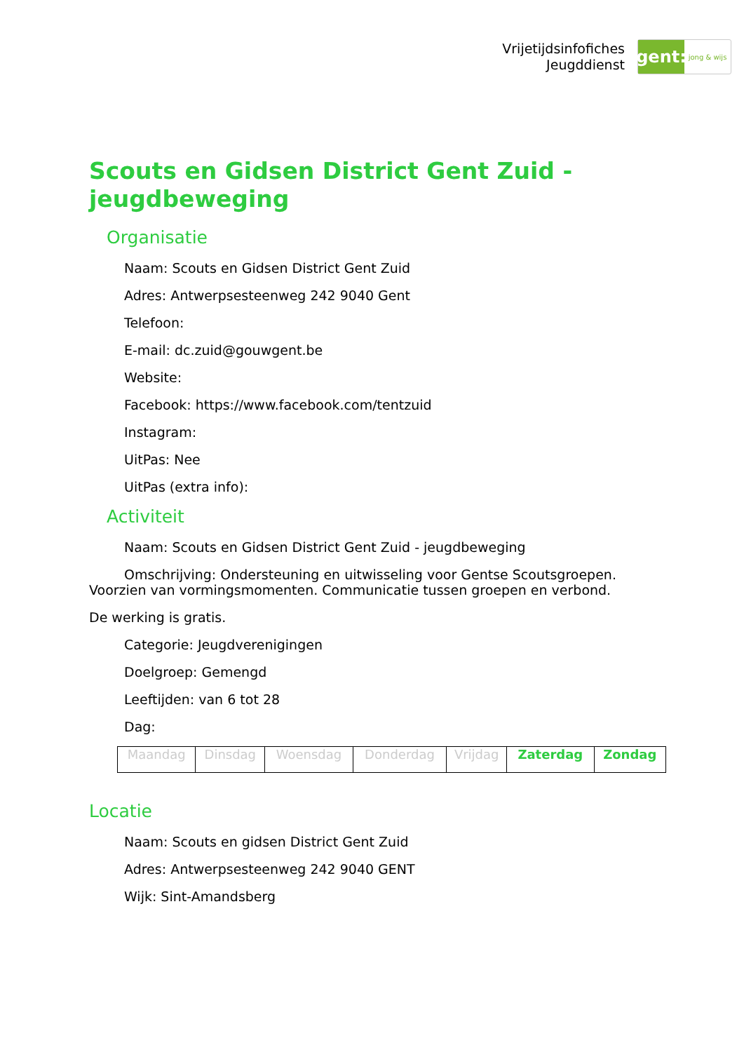Vrijetijdsinfofiches
Jeugddienst
gent:
jong & wijs
Scouts en Gidsen District Gent Zuid - jeugdbeweging
Organisatie
Naam: Scouts en Gidsen District Gent Zuid
Adres: Antwerpsesteenweg 242 9040 Gent
Telefoon:
E-mail: dc.zuid@gouwgent.be
Website:
Facebook: https://www.facebook.com/tentzuid
Instagram:
UitPas: Nee
UitPas (extra info):
Activiteit
Naam: Scouts en Gidsen District Gent Zuid - jeugdbeweging
Omschrijving: Ondersteuning en uitwisseling voor Gentse Scoutsgroepen. Voorzien van vormingsmomenten. Communicatie tussen groepen en verbond.
De werking is gratis.
Categorie: Jeugdverenigingen
Doelgroep: Gemengd
Leeftijden: van 6 tot 28
Dag:
| Maandag | Dinsdag | Woensdag | Donderdag | Vrijdag | Zaterdag | Zondag |
Locatie
Naam: Scouts en gidsen District Gent Zuid
Adres: Antwerpsesteenweg 242 9040 GENT
Wijk: Sint-Amandsberg